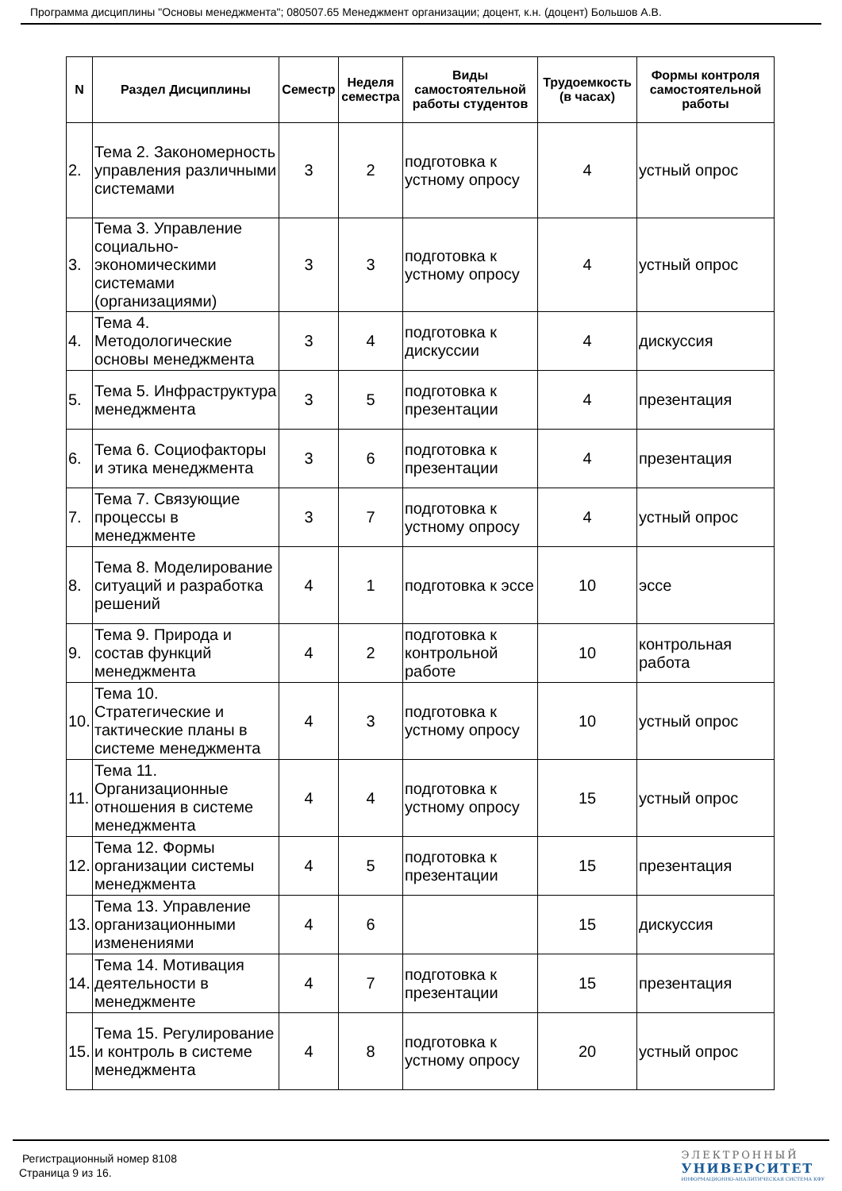Программа дисциплины "Основы менеджмента"; 080507.65 Менеджмент организации; доцент, к.н. (доцент) Большов А.В.
| N | Раздел Дисциплины | Семестр | Неделя семестра | Виды самостоятельной работы студентов | Трудоемкость (в часах) | Формы контроля самостоятельной работы |
| --- | --- | --- | --- | --- | --- | --- |
| 2. | Тема 2. Закономерность управления различными системами | 3 | 2 | подготовка к устному опросу | 4 | устный опрос |
| 3. | Тема 3. Управление социально-экономическими системами (организациями) | 3 | 3 | подготовка к устному опросу | 4 | устный опрос |
| 4. | Тема 4. Методологические основы менеджмента | 3 | 4 | подготовка к дискуссии | 4 | дискуссия |
| 5. | Тема 5. Инфраструктура менеджмента | 3 | 5 | подготовка к презентации | 4 | презентация |
| 6. | Тема 6. Социофакторы и этика менеджмента | 3 | 6 | подготовка к презентации | 4 | презентация |
| 7. | Тема 7. Связующие процессы в менеджменте | 3 | 7 | подготовка к устному опросу | 4 | устный опрос |
| 8. | Тема 8. Моделирование ситуаций и разработка решений | 4 | 1 | подготовка к эссе | 10 | эссе |
| 9. | Тема 9. Природа и состав функций менеджмента | 4 | 2 | подготовка к контрольной работе | 10 | контрольная работа |
| 10. | Тема 10. Стратегические и тактические планы в системе менеджмента | 4 | 3 | подготовка к устному опросу | 10 | устный опрос |
| 11. | Тема 11. Организационные отношения в системе менеджмента | 4 | 4 | подготовка к устному опросу | 15 | устный опрос |
| 12. | Тема 12. Формы организации системы менеджмента | 4 | 5 | подготовка к презентации | 15 | презентация |
| 13. | Тема 13. Управление организационными изменениями | 4 | 6 | | 15 | дискуссия |
| 14. | Тема 14. Мотивация деятельности в менеджменте | 4 | 7 | подготовка к презентации | 15 | презентация |
| 15. | Тема 15. Регулирование и контроль в системе менеджмента | 4 | 8 | подготовка к устному опросу | 20 | устный опрос |
Регистрационный номер 8108
Страница 9 из 16.
ЭЛЕКТРОННЫЙ
УНИВЕРСИТЕТ
ИНФОРМАЦИОННО-АНАЛИТИЧЕСКАЯ СИСТЕМА КФУ